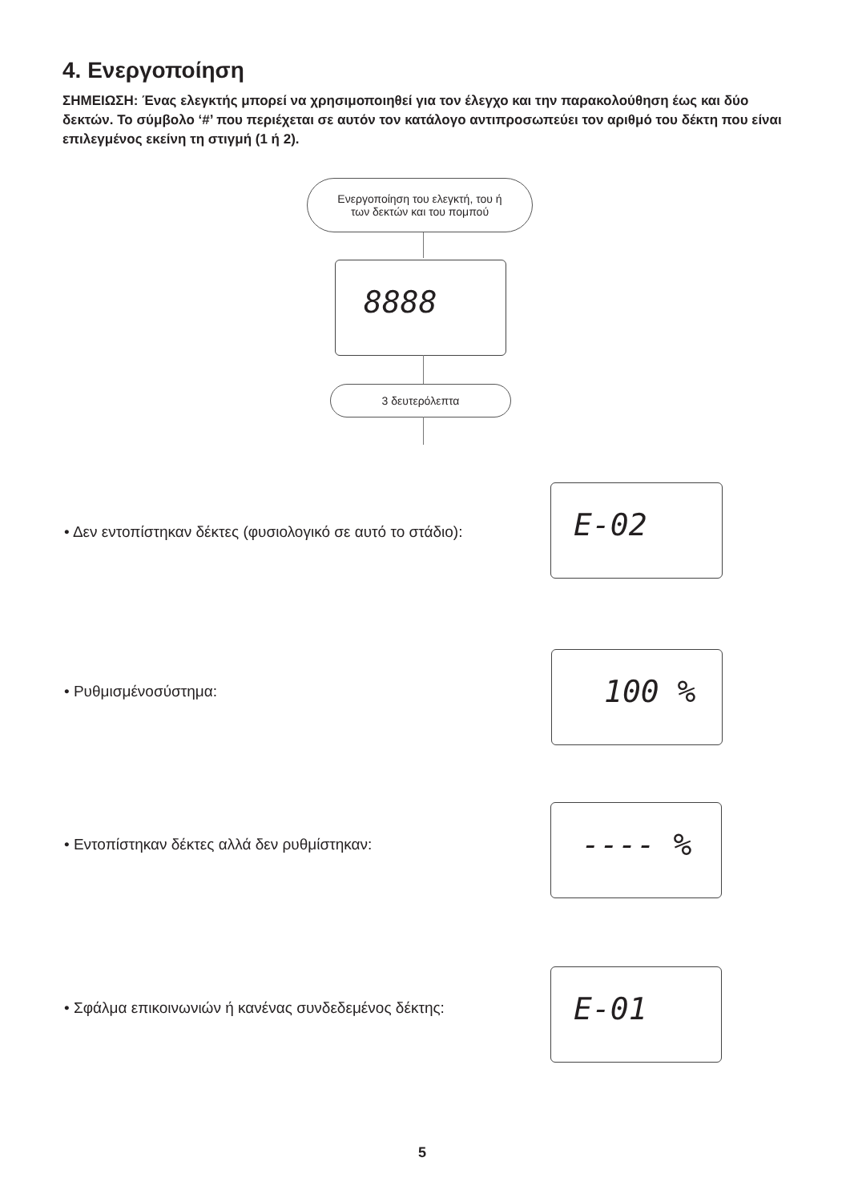4. Ενεργοποίηση
ΣΗΜΕΙΩΣΗ: Ένας ελεγκτής μπορεί να χρησιμοποιηθεί για τον έλεγχο και την παρακολούθηση έως και δύο δεκτών. Το σύμβολο ‘#’ που περιέχεται σε αυτόν τον κατάλογο αντιπροσωπεύει τον αριθμό του δέκτη που είναι επιλεγμένος εκείνη τη στιγμή (1 ή 2).
Ενεργοποίηση του ελεγκτή, του ή
των δεκτών και του πομπού
8888
3 δευτερόλεπτα
• Δεν εντοπίστηκαν δέκτες (φυσιολογικό σε αυτό το στάδιο):
E-02
• Ρυθμισμένοσύστημα:
100 %
• Εντοπίστηκαν δέκτες αλλά δεν ρυθμίστηκαν:
---- %
• Σφάλμα επικοινωνιών ή κανένας συνδεδεμένος δέκτης:
E-01
5